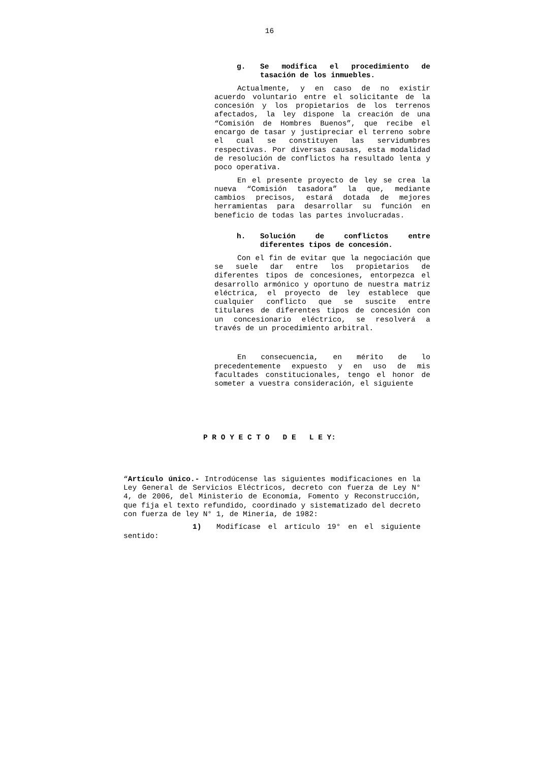16
g. Se modifica el procedimiento de tasación de los inmuebles.
Actualmente, y en caso de no existir acuerdo voluntario entre el solicitante de la concesión y los propietarios de los terrenos afectados, la ley dispone la creación de una “Comisión de Hombres Buenos”, que recibe el encargo de tasar y justipreciar el terreno sobre el cual se constituyen las servidumbres respectivas. Por diversas causas, esta modalidad de resolución de conflictos ha resultado lenta y poco operativa.
En el presente proyecto de ley se crea la nueva “Comisión tasadora” la que, mediante cambios precisos, estará dotada de mejores herramientas para desarrollar su función en beneficio de todas las partes involucradas.
h. Solución de conflictos entre diferentes tipos de concesión.
Con el fin de evitar que la negociación que se suele dar entre los propietarios de diferentes tipos de concesiones, entorpezca el desarrollo armónico y oportuno de nuestra matriz eléctrica, el proyecto de ley establece que cualquier conflicto que se suscite entre titulares de diferentes tipos de concesión con un concesionario eléctrico, se resolverá a través de un procedimiento arbitral.
En consecuencia, en mérito de lo precedentemente expuesto y en uso de mis facultades constitucionales, tengo el honor de someter a vuestra consideración, el siguiente
P R O Y E C T O D E L E Y:
“Artículo único.- Introdúcense las siguientes modificaciones en la Ley General de Servicios Eléctricos, decreto con fuerza de Ley N° 4, de 2006, del Ministerio de Economía, Fomento y Reconstrucción, que fija el texto refundido, coordinado y sistematizado del decreto con fuerza de ley N° 1, de Minería, de 1982:
1) Modifícase el artículo 19° en el siguiente sentido: